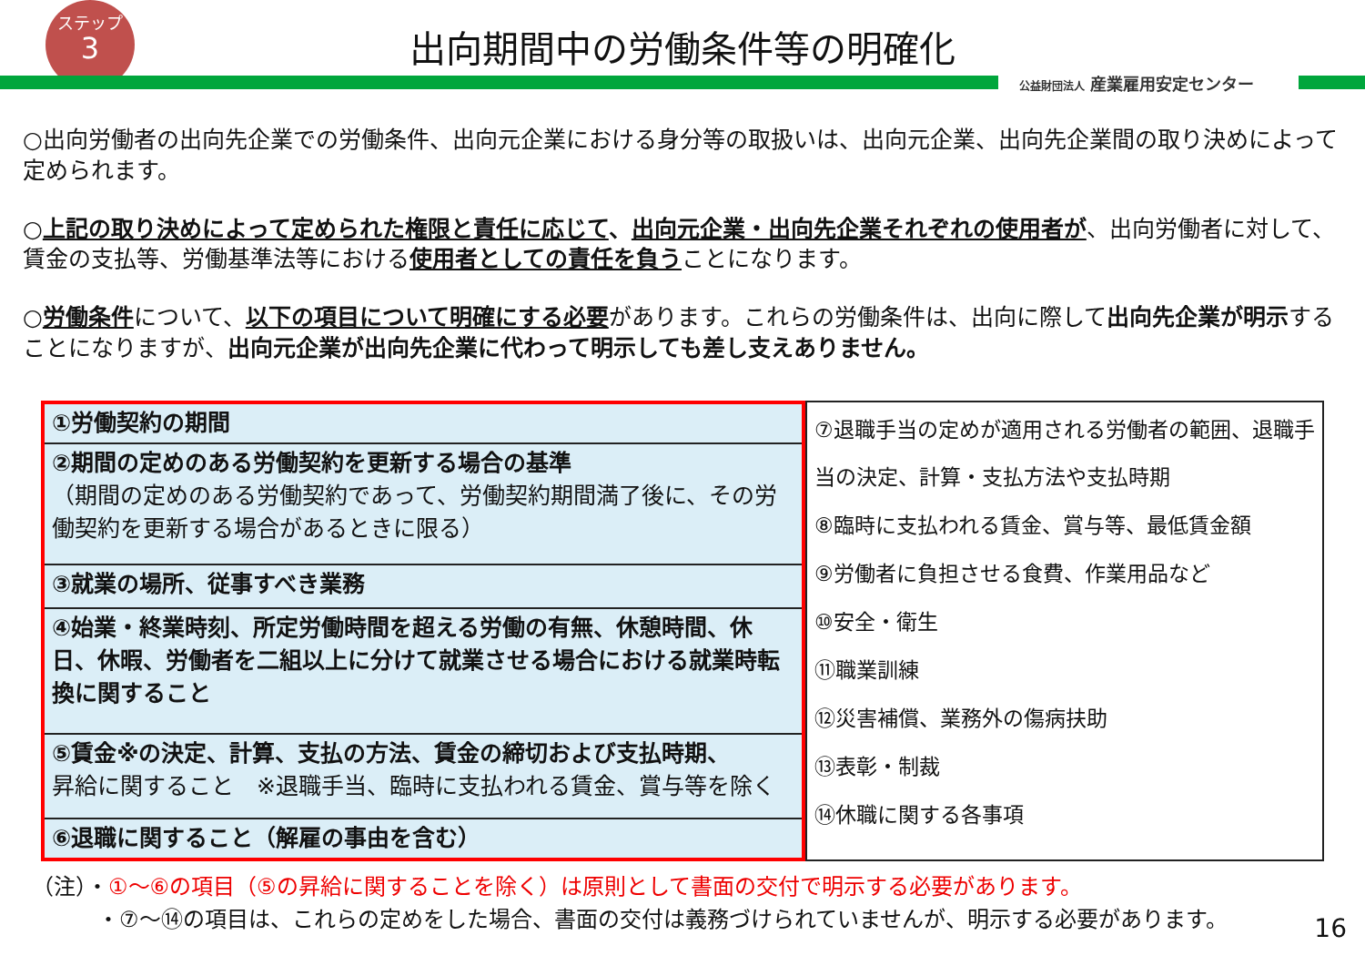ステップ
3
公益財団法人 産業雇用安定センター
出向期間中の労働条件等の明確化
○出向労働者の出向先企業での労働条件、出向元企業における身分等の取扱いは、出向元企業、出向先企業間の取り決めによって定められます。
○上記の取り決めによって定められた権限と責任に応じて、出向元企業・出向先企業それぞれの使用者が、出向労働者に対して、賃金の支払等、労働基準法等における使用者としての責任を負うことになります。
○労働条件について、以下の項目について明確にする必要があります。これらの労働条件は、出向に際して出向先企業が明示することになりますが、出向元企業が出向先企業に代わって明示しても差し支えありません。
| ①労働契約の期間 |
| ②期間の定めのある労働契約を更新する場合の基準 （期間の定めのある労働契約であって、労働契約期間満了後に、その労働契約を更新する場合があるときに限る） |
| ③就業の場所、従事すべき業務 |
| ④始業・終業時刻、所定労働時間を超える労働の有無、休憩時間、休日、休暇、労働者を二組以上に分けて就業させる場合における就業時転換に関すること |
| ⑤賃金※の決定、計算、支払の方法、賃金の締切および支払時期、 昇給に関すること ※退職手当、臨時に支払われる賃金、賞与等を除く |
| ⑥退職に関すること（解雇の事由を含む） |
⑦退職手当の定めが適用される労働者の範囲、退職手当の決定、計算・支払方法や支払時期
⑧臨時に支払われる賃金、賞与等、最低賃金額
⑨労働者に負担させる食費、作業用品など
⑩安全・衛生
⑪職業訓練
⑫災害補償、業務外の傷病扶助
⑬表彰・制裁
⑭休職に関する各事項
（注）・①～⑥の項目（⑤の昇給に関することを除く）は原則として書面の交付で明示する必要があります。
　　　・⑦～⑭の項目は、これらの定めをした場合、書面の交付は義務づけられていませんが、明示する必要があります。
16